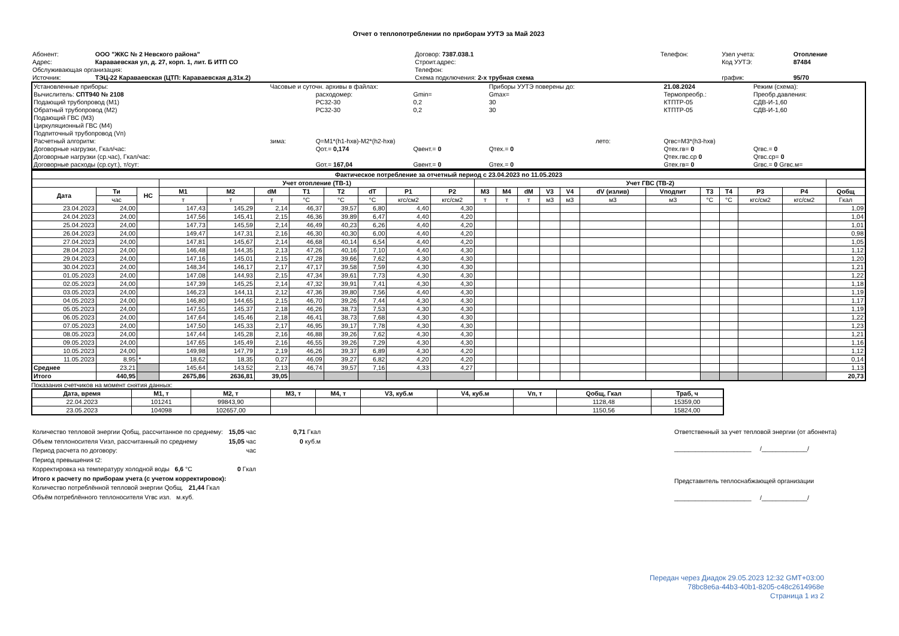Отчет о теплопотреблении по приборам УУТЭ за Май 2023
| Абонент: | ООО "ЖКС № 2 Невского района" | Договор: 7387.038.1 | Телефон: | Узел учета: | Отопление |
| Адрес: | Караваевская ул, д. 27, корп. 1, лит. Б ИТП СО | Строит.адрес: | | Код УУТЭ: | 87484 |
| Обслуживающая организация: | | Телефон: | | | |
| Источник: | ТЭЦ-22 Караваевская (ЦТП: Караваевская д.31к.2) | Схема подключения: 2-х трубная схема | | график: | 95/70 |
| Установленные приборы: | Часовые и суточн. архивы в файлах: | | | Приборы УУТЭ поверены до: | | 21.08.2024 | Режим (схема): | | |
| Вычислитель: СПТ940 № 2108 | | расходомер: | Gmin= | Gmax= | | Термопреобр.: | Преобр.давления: | | |
| Подающий трубопровод (M1) | | РС32-30 | 0,2 | 30 | | КТПТР-05 | СДВ-И-1,60 | | |
| Обратный трубопровод (M2) | | РС32-30 | 0,2 | 30 | | КТПТР-05 | СДВ-И-1,60 | | |
| Подающий ГВС (M3) | | | | | | | | | |
| Циркуляционный ГВС (M4) | | | | | | | | | |
| Подпиточный трубопровод (Vп) | | | | | | | | | |
| Расчетный алгоритм: | зима: | Q=M1*(h1-hхв)-M2*(h2-hхв) | | | лето: | Qгвс=M3*(h3-hхв) | | | |
| Договорные нагрузки, Гкал/час: | | Qот.= 0,174 | Qвент.= 0 | Qтех.= 0 | | Qтех.гв= 0 | Qгвс.= 0 | | |
| Договорные нагрузки (ср.час), Гкал/час: | | | | | | Qтех.гвс.ср 0 | Qгвс.ср= 0 | | |
| Договорные расходы (ср.сут.), т/сут: | | Gот.= 167,04 | Gвент.= 0 | Gтех.= 0 | | Gтех.гв= 0 | Gгвс.= 0 Gгвс.м= | | |
| Фактическое потребление за отчетный период с 23.04.2023 по 11.05.2023 | | | | | | | | | | | | | | | | | | | | | | |
| --- | --- | --- | --- | --- | --- | --- | --- | --- | --- | --- | --- | --- | --- | --- | --- | --- | --- | --- | --- | --- | --- | --- |
| | | | Учет отопление (ТВ-1) | | | | | | | | Учет ГВС (ТВ-2) | | | | | | | | | | | |
| Дата | Ти | НС | M1 | M2 | dM | T1 | T2 | dT | P1 | P2 | M3 | M4 | dM | V3 | V4 | dV (излив) | Vподпит | T3 | T4 | P3 | P4 | Qобщ |
| | час | | т | т | т | °C | °C | °C | кгс/см2 | кгс/см2 | т | т | т | м3 | м3 | м3 | м3 | °C | °C | кгс/см2 | кгс/см2 | Гкал |
| 23.04.2023 | 24,00 | | 147,43 | 145,29 | 2,14 | 46,37 | 39,57 | 6,80 | 4,40 | 4,30 | | | | | | | | | | | | 1,09 |
| 24.04.2023 | 24,00 | | 147,56 | 145,41 | 2,15 | 46,36 | 39,89 | 6,47 | 4,40 | 4,20 | | | | | | | | | | | | 1,04 |
| 25.04.2023 | 24,00 | | 147,73 | 145,59 | 2,14 | 46,49 | 40,23 | 6,26 | 4,40 | 4,20 | | | | | | | | | | | | 1,01 |
| 26.04.2023 | 24,00 | | 149,47 | 147,31 | 2,16 | 46,30 | 40,30 | 6,00 | 4,40 | 4,20 | | | | | | | | | | | | 0,98 |
| 27.04.2023 | 24,00 | | 147,81 | 145,67 | 2,14 | 46,68 | 40,14 | 6,54 | 4,40 | 4,20 | | | | | | | | | | | | 1,05 |
| 28.04.2023 | 24,00 | | 146,48 | 144,35 | 2,13 | 47,26 | 40,16 | 7,10 | 4,40 | 4,30 | | | | | | | | | | | | 1,12 |
| 29.04.2023 | 24,00 | | 147,16 | 145,01 | 2,15 | 47,28 | 39,66 | 7,62 | 4,30 | 4,30 | | | | | | | | | | | | 1,20 |
| 30.04.2023 | 24,00 | | 148,34 | 146,17 | 2,17 | 47,17 | 39,58 | 7,59 | 4,30 | 4,30 | | | | | | | | | | | | 1,21 |
| 01.05.2023 | 24,00 | | 147,08 | 144,93 | 2,15 | 47,34 | 39,61 | 7,73 | 4,30 | 4,30 | | | | | | | | | | | | 1,22 |
| 02.05.2023 | 24,00 | | 147,39 | 145,25 | 2,14 | 47,32 | 39,91 | 7,41 | 4,30 | 4,30 | | | | | | | | | | | | 1,18 |
| 03.05.2023 | 24,00 | | 146,23 | 144,11 | 2,12 | 47,36 | 39,80 | 7,56 | 4,40 | 4,30 | | | | | | | | | | | | 1,19 |
| 04.05.2023 | 24,00 | | 146,80 | 144,65 | 2,15 | 46,70 | 39,26 | 7,44 | 4,30 | 4,30 | | | | | | | | | | | | 1,17 |
| 05.05.2023 | 24,00 | | 147,55 | 145,37 | 2,18 | 46,26 | 38,73 | 7,53 | 4,30 | 4,30 | | | | | | | | | | | | 1,19 |
| 06.05.2023 | 24,00 | | 147,64 | 145,46 | 2,18 | 46,41 | 38,73 | 7,68 | 4,30 | 4,30 | | | | | | | | | | | | 1,22 |
| 07.05.2023 | 24,00 | | 147,50 | 145,33 | 2,17 | 46,95 | 39,17 | 7,78 | 4,30 | 4,30 | | | | | | | | | | | | 1,23 |
| 08.05.2023 | 24,00 | | 147,44 | 145,28 | 2,16 | 46,88 | 39,26 | 7,62 | 4,30 | 4,30 | | | | | | | | | | | | 1,21 |
| 09.05.2023 | 24,00 | | 147,65 | 145,49 | 2,16 | 46,55 | 39,26 | 7,29 | 4,30 | 4,30 | | | | | | | | | | | | 1,16 |
| 10.05.2023 | 24,00 | | 149,98 | 147,79 | 2,19 | 46,26 | 39,37 | 6,89 | 4,30 | 4,20 | | | | | | | | | | | | 1,12 |
| 11.05.2023 | 8,95 | * | 18,62 | 18,35 | 0,27 | 46,09 | 39,27 | 6,82 | 4,20 | 4,20 | | | | | | | | | | | | 0,14 |
| Среднее | 23,21 | | 145,64 | 143,52 | 2,13 | 46,74 | 39,57 | 7,16 | 4,33 | 4,27 | | | | | | | | | | | | 1,13 |
| Итого | 440,95 | | 2675,86 | 2636,81 | 39,05 | | | | | | | | | | | | | | | | | 20,73 |
Показания счетчиков на момент снятия данных:
| Дата, время | M1, т | M2, т | M3, т | M4, т | V3, куб.м | V4, куб.м | Vп, т | Qобщ, Гкал | Траб, ч |
| --- | --- | --- | --- | --- | --- | --- | --- | --- | --- |
| 22.04.2023 | 101241 | 99843,90 | | | | | | 1128,48 | 15359,00 |
| 23.05.2023 | 104098 | 102657,00 | | | | | | 1150,56 | 15824,00 |
| Количество тепловой энергии Qобщ, рассчитанное по среднему: | 15,05 час | 0,71 Гкал |
| Объем теплоносителя Vизл, рассчитанный по среднему | 15,05 час | 0 куб.м |
| Период расчета по договору: | час | |
| Период превышения t2: | | |
| Корректировка на температуру холодной воды 6,6 °C | 0 Гкал | |
| Итого к расчету по приборам учета (с учетом корректировок): | | |
| Количество потреблённой тепловой энергии Qобщ. 21,44 Гкал | | |
| Объём потреблённого теплоносителя Vгвс изл. м.куб. | | |
Ответственный за учет тепловой энергии (от абонента)
______________________ /_____________/
Представитель теплоснабжающей организации
______________________ /_____________/
Передан через Диадок 29.05.2023 12:32 GMT+03:00
78bc8e6a-44b3-40b1-8205-c48c2614968e
Страница 1 из 2